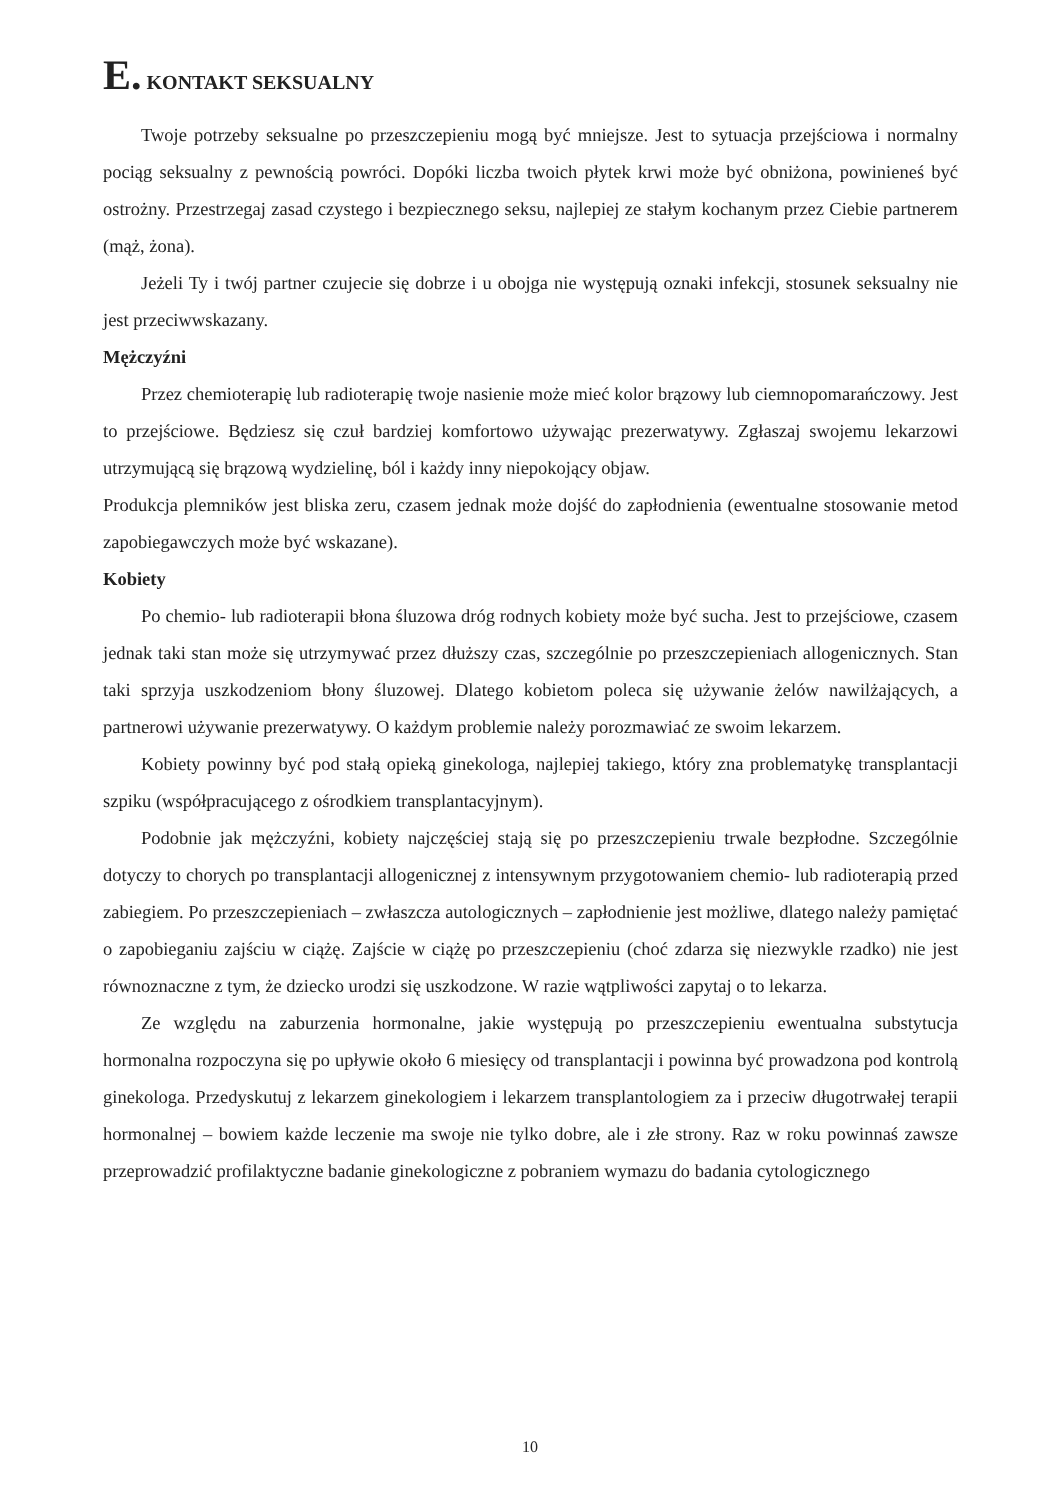E. KONTAKT SEKSUALNY
Twoje potrzeby seksualne po przeszczepieniu mogą być mniejsze. Jest to sytuacja przejściowa i normalny pociąg seksualny z pewnością powróci. Dopóki liczba twoich płytek krwi może być obniżona, powinieneś być ostrożny. Przestrzegaj zasad czystego i bezpiecznego seksu, najlepiej ze stałym kochanym przez Ciebie partnerem (mąż, żona).
Jeżeli Ty i twój partner czujecie się dobrze i u obojga nie występują oznaki infekcji, stosunek seksualny nie jest przeciwwskazany.
Mężczyźni
Przez chemioterapię lub radioterapię twoje nasienie może mieć kolor brązowy lub ciemnopomarańczowy. Jest to przejściowe. Będziesz się czuł bardziej komfortowo używając prezerwatywy. Zgłaszaj swojemu lekarzowi utrzymującą się brązową wydzielinę, ból i każdy inny niepokojący objaw.
Produkcja plemników jest bliska zeru, czasem jednak może dojść do zapłodnienia (ewentualne stosowanie metod zapobiegawczych może być wskazane).
Kobiety
Po chemio- lub radioterapii błona śluzowa dróg rodnych kobiety może być sucha. Jest to przejściowe, czasem jednak taki stan może się utrzymywać przez dłuższy czas, szczególnie po przeszczepieniach allogenicznych. Stan taki sprzyja uszkodzeniom błony śluzowej. Dlatego kobietom poleca się używanie żelów nawilżających, a partnerowi używanie prezerwatywy. O każdym problemie należy porozmawiać ze swoim lekarzem.
Kobiety powinny być pod stałą opieką ginekologa, najlepiej takiego, który zna problematykę transplantacji szpiku (współpracującego z ośrodkiem transplantacyjnym).
Podobnie jak mężczyźni, kobiety najczęściej stają się po przeszczepieniu trwale bezpłodne. Szczególnie dotyczy to chorych po transplantacji allogenicznej z intensywnym przygotowaniem chemio- lub radioterapią przed zabiegiem. Po przeszczepieniach – zwłaszcza autologicznych – zapłodnienie jest możliwe, dlatego należy pamiętać o zapobieganiu zajściu w ciążę. Zajście w ciążę po przeszczepieniu (choć zdarza się niezwykle rzadko) nie jest równoznaczne z tym, że dziecko urodzi się uszkodzone. W razie wątpliwości zapytaj o to lekarza.
Ze względu na zaburzenia hormonalne, jakie występują po przeszczepieniu ewentualna substytucja hormonalna rozpoczyna się po upływie około 6 miesięcy od transplantacji i powinna być prowadzona pod kontrolą ginekologa. Przedyskutuj z lekarzem ginekologiem i lekarzem transplantologiem za i przeciw długotrwałej terapii hormonalnej – bowiem każde leczenie ma swoje nie tylko dobre, ale i złe strony. Raz w roku powinnaś zawsze przeprowadzić profilaktyczne badanie ginekologiczne z pobraniem wymazu do badania cytologicznego
10